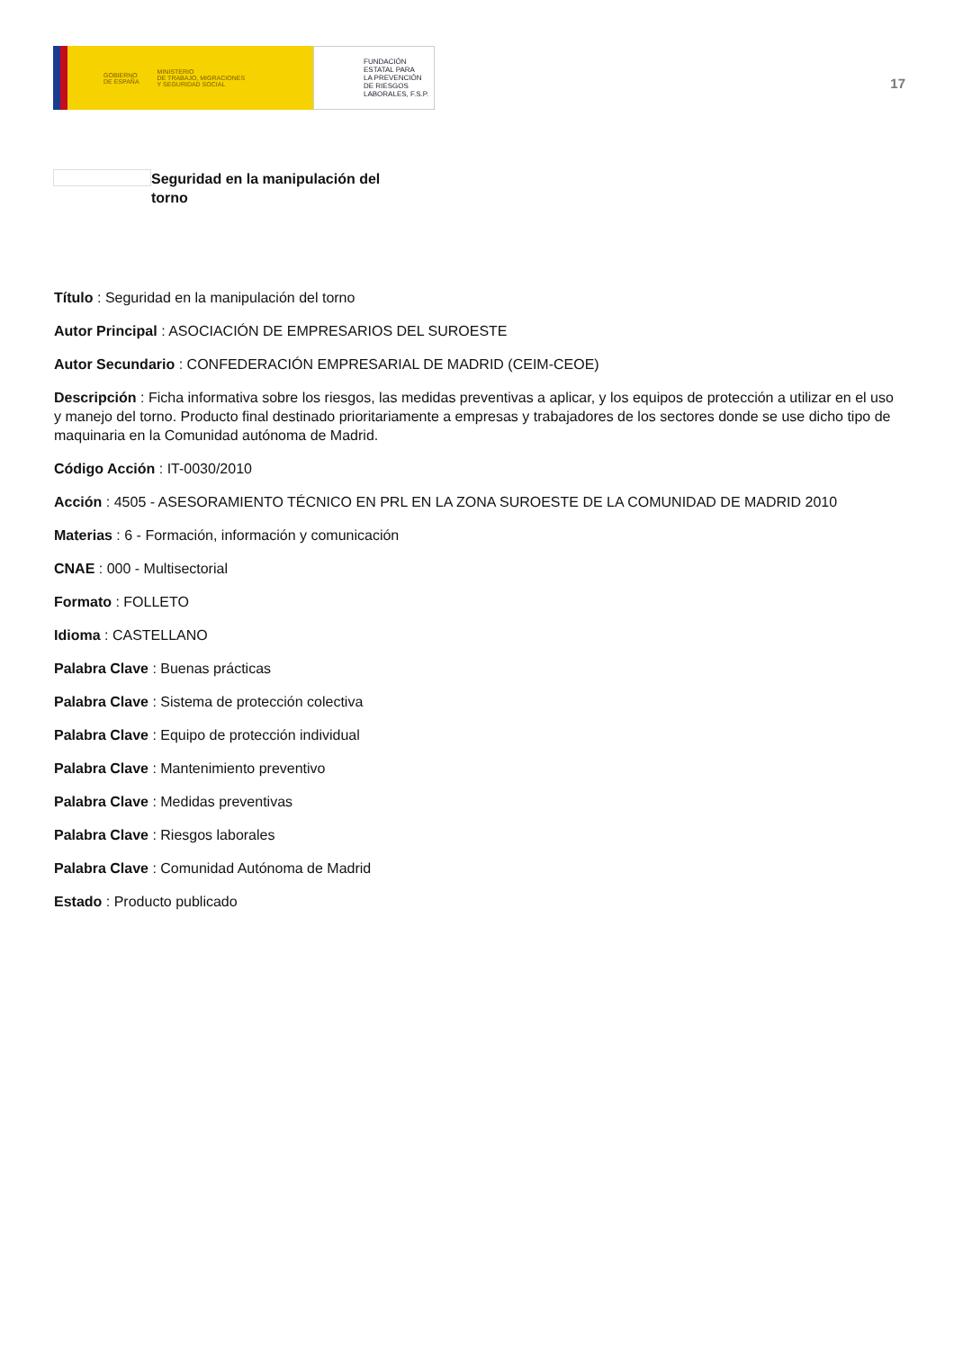GOBIERNO
DE ESPAÑA MINISTERIO
DE TRABAJO, MIGRACIONES
Y SEGURIDAD SOCIAL
FUNDACIÓN
ESTATAL PARA
LA PREVENCIÓN
DE RIESGOS
LABORALES, F.S.P.
17
Seguridad en la manipulación del torno
Título : Seguridad en la manipulación del torno
Autor Principal : ASOCIACIÓN DE EMPRESARIOS DEL SUROESTE
Autor Secundario : CONFEDERACIÓN EMPRESARIAL DE MADRID (CEIM-CEOE)
Descripción : Ficha informativa sobre los riesgos, las medidas preventivas a aplicar, y los equipos de protección a utilizar en el uso y manejo del torno. Producto final destinado prioritariamente a empresas y trabajadores de los sectores donde se use dicho tipo de maquinaria en la Comunidad autónoma de Madrid.
Código Acción : IT-0030/2010
Acción : 4505 - ASESORAMIENTO TÉCNICO EN PRL EN LA ZONA SUROESTE DE LA COMUNIDAD DE MADRID 2010
Materias : 6 - Formación, información y comunicación
CNAE : 000 - Multisectorial
Formato : FOLLETO
Idioma : CASTELLANO
Palabra Clave : Buenas prácticas
Palabra Clave : Sistema de protección colectiva
Palabra Clave : Equipo de protección individual
Palabra Clave : Mantenimiento preventivo
Palabra Clave : Medidas preventivas
Palabra Clave : Riesgos laborales
Palabra Clave : Comunidad Autónoma de Madrid
Estado : Producto publicado